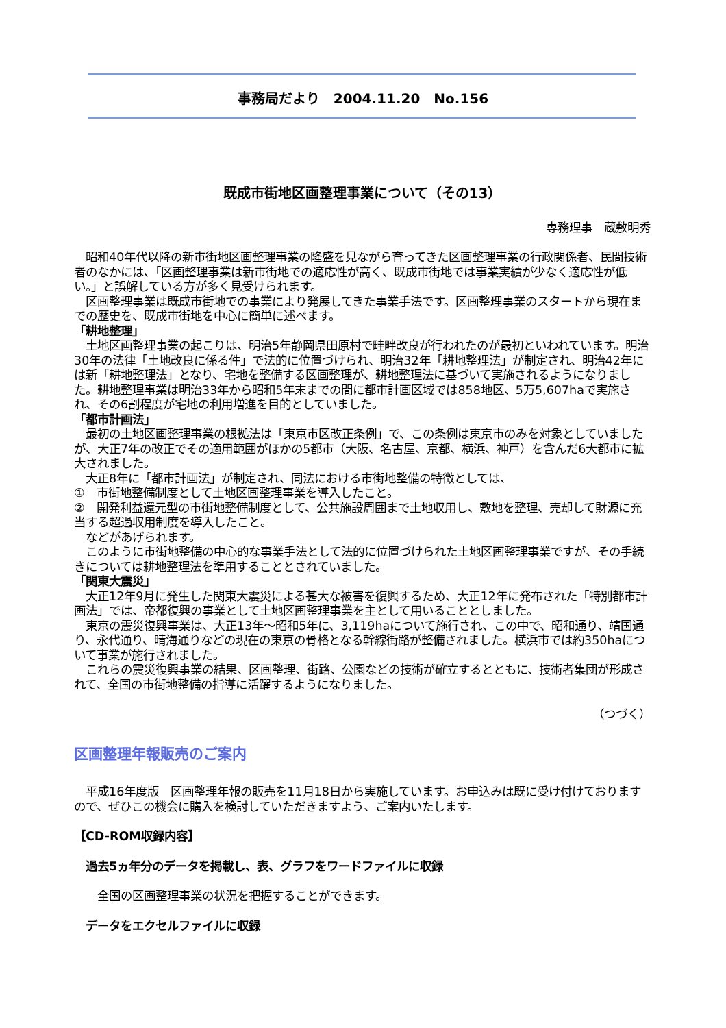事務局だより　2004.11.20　No.156
既成市街地区画整理事業について（その13）
専務理事　蔵敷明秀
　昭和40年代以降の新市街地区画整理事業の隆盛を見ながら育ってきた区画整理事業の行政関係者、民間技術者のなかには、「区画整理事業は新市街地での適応性が高く、既成市街地では事業実績が少なく適応性が低い。」と誤解している方が多く見受けられます。
　区画整理事業は既成市街地での事業により発展してきた事業手法です。区画整理事業のスタートから現在までの歴史を、既成市街地を中心に簡単に述べます。
「耕地整理」
　土地区画整理事業の起こりは、明治5年静岡県田原村で畦畔改良が行われたのが最初といわれています。明治30年の法律「土地改良に係る件」で法的に位置づけられ、明治32年「耕地整理法」が制定され、明治42年には新「耕地整理法」となり、宅地を整備する区画整理が、耕地整理法に基づいて実施されるようになりました。耕地整理事業は明治33年から昭和5年末までの間に都市計画区域では858地区、5万5,607haで実施され、その6割程度が宅地の利用増進を目的としていました。
「都市計画法」
　最初の土地区画整理事業の根拠法は「東京市区改正条例」で、この条例は東京市のみを対象としていましたが、大正7年の改正でその適用範囲がほかの5都市（大阪、名古屋、京都、横浜、神戸）を含んだ6大都市に拡大されました。
　大正8年に「都市計画法」が制定され、同法における市街地整備の特徴としては、
①　市街地整備制度として土地区画整理事業を導入したこと。
②　開発利益還元型の市街地整備制度として、公共施設周囲まで土地収用し、敷地を整理、売却して財源に充当する超過収用制度を導入したこと。
　などがあげられます。
　このように市街地整備の中心的な事業手法として法的に位置づけられた土地区画整理事業ですが、その手続きについては耕地整理法を準用することとされていました。
「関東大震災」
　大正12年9月に発生した関東大震災による甚大な被害を復興するため、大正12年に発布された「特別都市計画法」では、帝都復興の事業として土地区画整理事業を主として用いることとしました。
　東京の震災復興事業は、大正13年～昭和5年に、3,119haについて施行され、この中で、昭和通り、靖国通り、永代通り、晴海通りなどの現在の東京の骨格となる幹線街路が整備されました。横浜市では約350haについて事業が施行されました。
　これらの震災復興事業の結果、区画整理、街路、公園などの技術が確立するとともに、技術者集団が形成されて、全国の市街地整備の指導に活躍するようになりました。
（つづく）
区画整理年報販売のご案内
　平成16年度版　区画整理年報の販売を11月18日から実施しています。お申込みは既に受け付けておりますので、ぜひこの機会に購入を検討していただきますよう、ご案内いたします。
【CD-ROM収録内容】
　過去5ヵ年分のデータを掲載し、表、グラフをワードファイルに収録
　　全国の区画整理事業の状況を把握することができます。
　データをエクセルファイルに収録